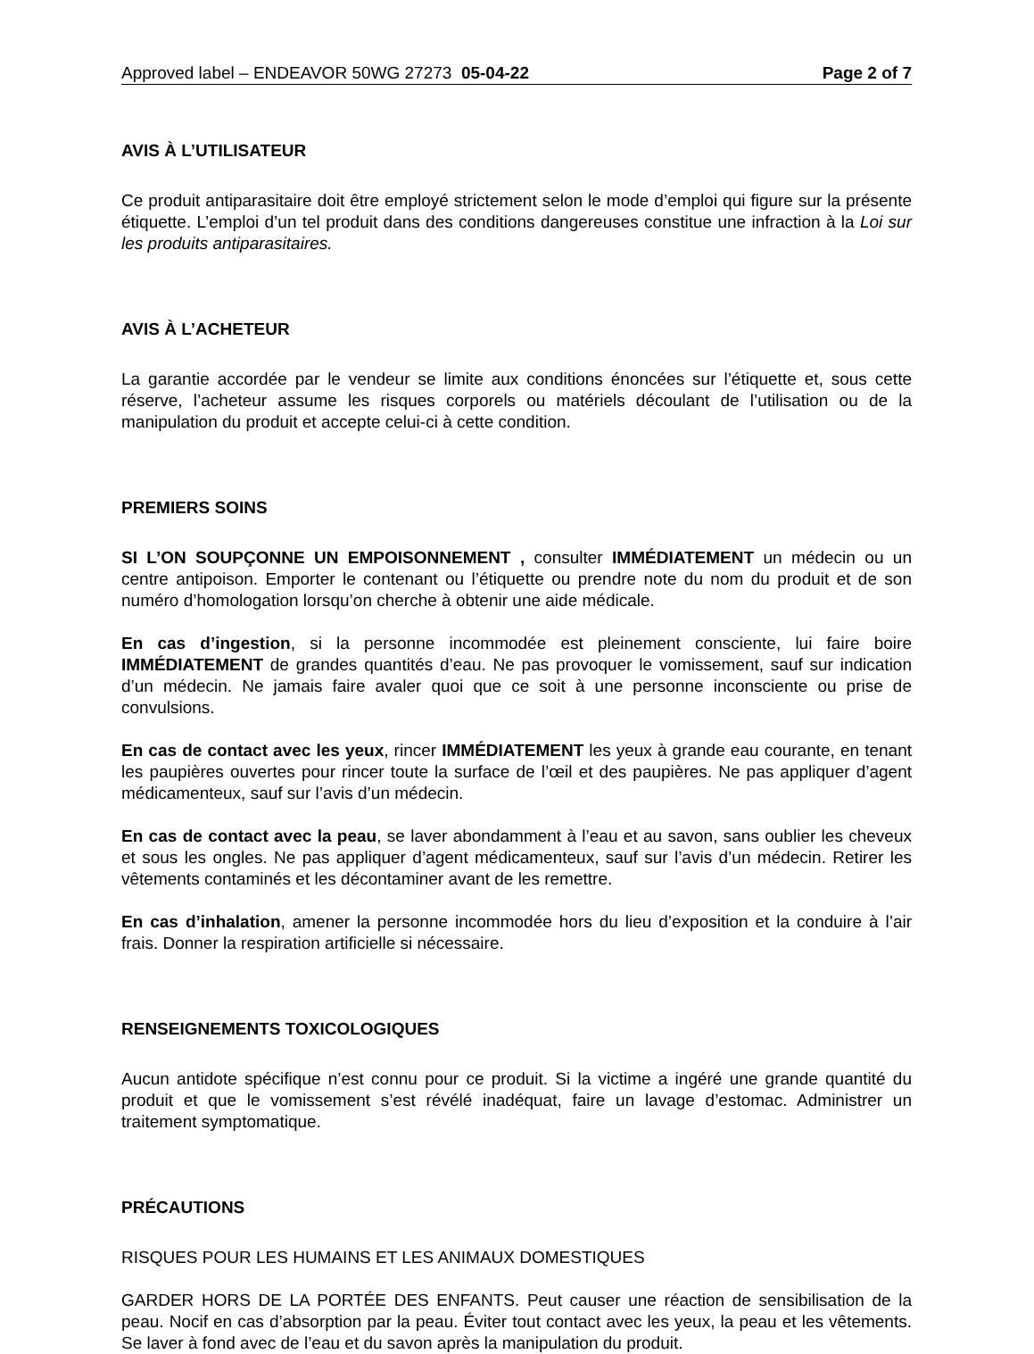Approved label – ENDEAVOR 50WG 27273 05-04-22 Page 2 of 7
AVIS À L’UTILISATEUR
Ce produit antiparasitaire doit être employé strictement selon le mode d’emploi qui figure sur la présente étiquette. L’emploi d’un tel produit dans des conditions dangereuses constitue une infraction à la Loi sur les produits antiparasitaires.
AVIS À L’ACHETEUR
La garantie accordée par le vendeur se limite aux conditions énoncées sur l’étiquette et, sous cette réserve, l’acheteur assume les risques corporels ou matériels découlant de l’utilisation ou de la manipulation du produit et accepte celui-ci à cette condition.
PREMIERS SOINS
SI L’ON SOUPÇONNE UN EMPOISONNEMENT , consulter IMMÉDIATEMENT un médecin ou un centre antipoison. Emporter le contenant ou l’étiquette ou prendre note du nom du produit et de son numéro d’homologation lorsqu’on cherche à obtenir une aide médicale.
En cas d’ingestion, si la personne incommodée est pleinement consciente, lui faire boire IMMÉDIATEMENT de grandes quantités d’eau. Ne pas provoquer le vomissement, sauf sur indication d’un médecin. Ne jamais faire avaler quoi que ce soit à une personne inconsciente ou prise de convulsions.
En cas de contact avec les yeux, rincer IMMÉDIATEMENT les yeux à grande eau courante, en tenant les paupières ouvertes pour rincer toute la surface de l’œil et des paupières. Ne pas appliquer d’agent médicamenteux, sauf sur l’avis d’un médecin.
En cas de contact avec la peau, se laver abondamment à l’eau et au savon, sans oublier les cheveux et sous les ongles. Ne pas appliquer d’agent médicamenteux, sauf sur l’avis d’un médecin. Retirer les vêtements contaminés et les décontaminer avant de les remettre.
En cas d’inhalation, amener la personne incommodée hors du lieu d’exposition et la conduire à l’air frais. Donner la respiration artificielle si nécessaire.
RENSEIGNEMENTS TOXICOLOGIQUES
Aucun antidote spécifique n’est connu pour ce produit. Si la victime a ingéré une grande quantité du produit et que le vomissement s’est révélé inadéquat, faire un lavage d’estomac. Administrer un traitement symptomatique.
PRÉCAUTIONS
RISQUES POUR LES HUMAINS ET LES ANIMAUX DOMESTIQUES
GARDER HORS DE LA PORTÉE DES ENFANTS. Peut causer une réaction de sensibilisation de la peau. Nocif en cas d’absorption par la peau. Éviter tout contact avec les yeux, la peau et les vêtements. Se laver à fond avec de l’eau et du savon après la manipulation du produit.